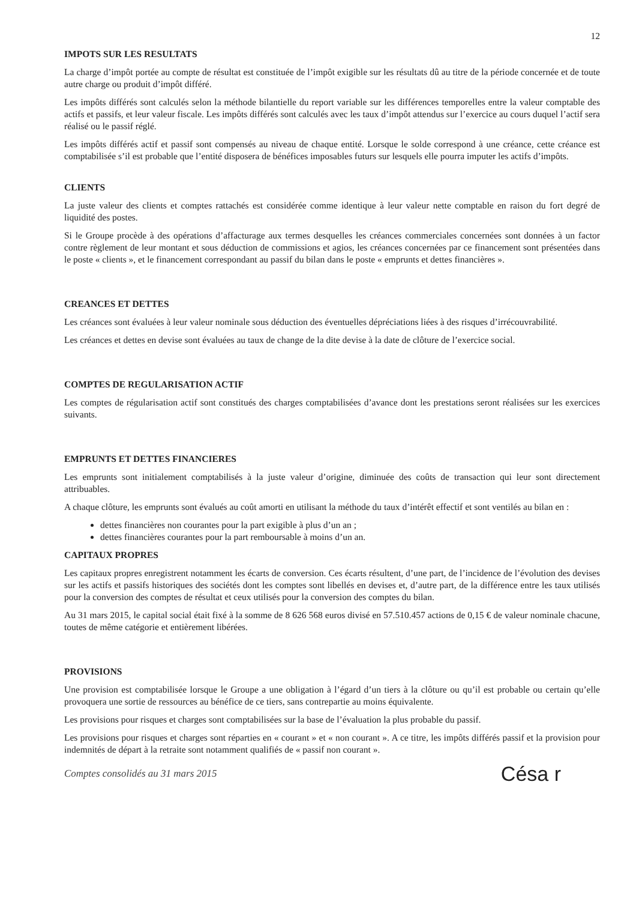12
IMPOTS SUR LES RESULTATS
La charge d’impôt portée au compte de résultat est constituée de l’impôt exigible sur les résultats dû au titre de la période concernée et de toute autre charge ou produit d’impôt différé.
Les impôts différés sont calculés selon la méthode bilantielle du report variable sur les différences temporelles entre la valeur comptable des actifs et passifs, et leur valeur fiscale. Les impôts différés sont calculés avec les taux d’impôt attendus sur l’exercice au cours duquel l’actif sera réalisé ou le passif réglé.
Les impôts différés actif et passif sont compensés au niveau de chaque entité. Lorsque le solde correspond à une créance, cette créance est comptabilisée s’il est probable que l’entité disposera de bénéfices imposables futurs sur lesquels elle pourra imputer les actifs d’impôts.
CLIENTS
La juste valeur des clients et comptes rattachés est considérée comme identique à leur valeur nette comptable en raison du fort degré de liquidité des postes.
Si le Groupe procède à des opérations d’affacturage aux termes desquelles les créances commerciales concernées sont données à un factor contre règlement de leur montant et sous déduction de commissions et agios, les créances concernées par ce financement sont présentées dans le poste « clients », et le financement correspondant au passif du bilan dans le poste « emprunts et dettes financières ».
CREANCES ET DETTES
Les créances sont évaluées à leur valeur nominale sous déduction des éventuelles dépréciations liées à des risques d’irrécouvrabilité.
Les créances et dettes en devise sont évaluées au taux de change de la dite devise à la date de clôture de l’exercice social.
COMPTES DE REGULARISATION ACTIF
Les comptes de régularisation actif sont constitués des charges comptabilisées d’avance dont les prestations seront réalisées sur les exercices suivants.
EMPRUNTS ET DETTES FINANCIERES
Les emprunts sont initialement comptabilisés à la juste valeur d’origine, diminuée des coûts de transaction qui leur sont directement attribuables.
A chaque clôture, les emprunts sont évalués au coût amorti en utilisant la méthode du taux d’intérêt effectif et sont ventilés au bilan en :
dettes financières non courantes pour la part exigible à plus d’un an ;
dettes financières courantes pour la part remboursable à moins d’un an.
CAPITAUX PROPRES
Les capitaux propres enregistrent notamment les écarts de conversion. Ces écarts résultent, d’une part, de l’incidence de l’évolution des devises sur les actifs et passifs historiques des sociétés dont les comptes sont libellés en devises et, d’autre part, de la différence entre les taux utilisés pour la conversion des comptes de résultat et ceux utilisés pour la conversion des comptes du bilan.
Au 31 mars 2015, le capital social était fixé à la somme de 8 626 568 euros divisé en 57.510.457 actions de 0,15 € de valeur nominale chacune, toutes de même catégorie et entièrement libérées.
PROVISIONS
Une provision est comptabilisée lorsque le Groupe a une obligation à l’égard d’un tiers à la clôture ou qu’il est probable ou certain qu’elle provoquera une sortie de ressources au bénéfice de ce tiers, sans contrepartie au moins équivalente.
Les provisions pour risques et charges sont comptabilisées sur la base de l’évaluation la plus probable du passif.
Les provisions pour risques et charges sont réparties en « courant » et « non courant ». A ce titre, les impôts différés passif et la provision pour indemnités de départ à la retraite sont notamment qualifiés de « passif non courant ».
Comptes consolidés au 31 mars 2015 Césa r